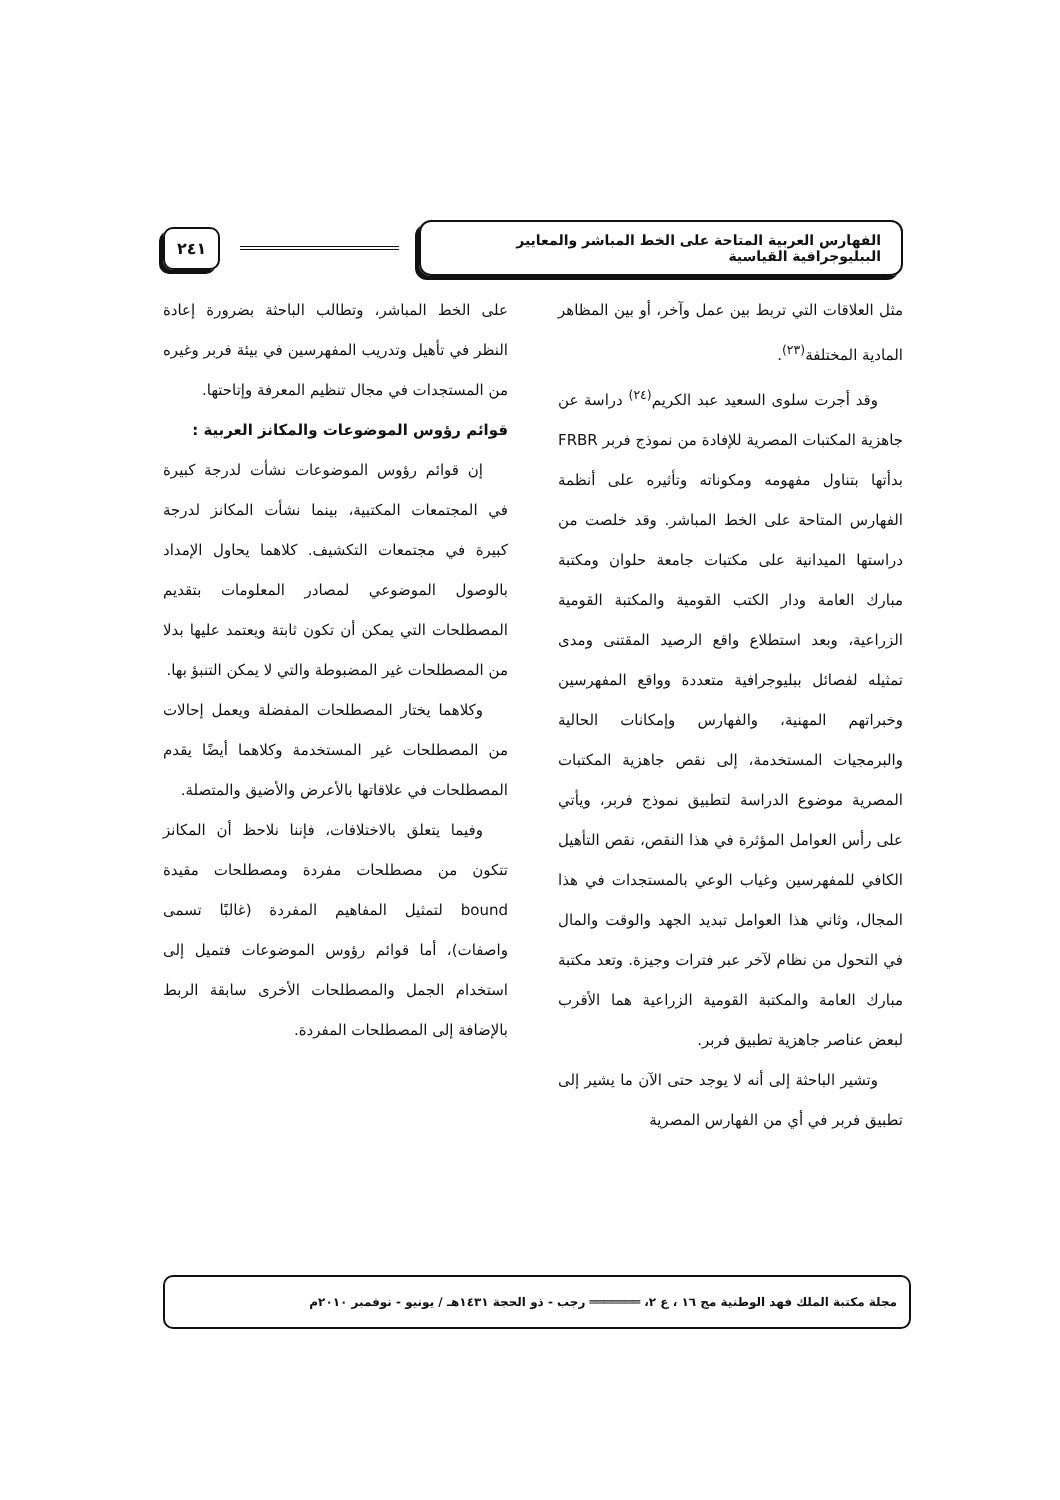الفهارس العربية المتاحة على الخط المباشر والمعايير الببليوجرافية القياسية
٢٤١
مثل العلاقات التي تربط بين عمل وآخر، أو بين المظاهر المادية المختلفة<sup>(٢٣)</sup>.
وقد أجرت سلوى السعيد عبد الكريم<sup>(٢٤)</sup> دراسة عن جاهزية المكتبات المصرية للإفادة من نموذج فربر FRBR بدأتها بتناول مفهومه ومكوناته وتأثيره على أنظمة الفهارس المتاحة على الخط المباشر. وقد خلصت من دراستها الميدانية على مكتبات جامعة حلوان ومكتبة مبارك العامة ودار الكتب القومية والمكتبة القومية الزراعية، وبعد استطلاع واقع الرصيد المقتنى ومدى تمثيله لفصائل ببليوجرافية متعددة وواقع المفهرسين وخبراتهم المهنية، والفهارس وإمكانات الحالية والبرمجيات المستخدمة، إلى نقص جاهزية المكتبات المصرية موضوع الدراسة لتطبيق نموذج فربر، ويأتي على رأس العوامل المؤثرة في هذا النقص، نقص التأهيل الكافي للمفهرسين وغياب الوعي بالمستجدات في هذا المجال، وثاني هذا العوامل تبديد الجهد والوقت والمال في التحول من نظام لآخر عبر فترات وجيزة. وتعد مكتبة مبارك العامة والمكتبة القومية الزراعية هما الأقرب لبعض عناصر جاهزية تطبيق فربر.
وتشير الباحثة إلى أنه لا يوجد حتى الآن ما يشير إلى تطبيق فربر في أي من الفهارس المصرية
على الخط المباشر، وتطالب الباحثة بضرورة إعادة النظر في تأهيل وتدريب المفهرسين في بيئة فربر وغيره من المستجدات في مجال تنظيم المعرفة وإتاحتها.
قوائم رؤوس الموضوعات والمكانز العربية :
إن قوائم رؤوس الموضوعات نشأت لدرجة كبيرة في المجتمعات المكتبية، بينما نشأت المكانز لدرجة كبيرة في مجتمعات التكشيف. كلاهما يحاول الإمداد بالوصول الموضوعي لمصادر المعلومات بتقديم المصطلحات التي يمكن أن تكون ثابتة ويعتمد عليها بدلا من المصطلحات غير المضبوطة والتي لا يمكن التنبؤ بها.
وكلاهما يختار المصطلحات المفضلة ويعمل إحالات من المصطلحات غير المستخدمة وكلاهما أيضًا يقدم المصطلحات في علاقاتها بالأعرض والأضيق والمتصلة.
وفيما يتعلق بالاختلافات، فإننا نلاحظ أن المكانز تتكون من مصطلحات مفردة ومصطلحات مقيدة bound لتمثيل المفاهيم المفردة (غالبًا تسمى واصفات)، أما قوائم رؤوس الموضوعات فتميل إلى استخدام الجمل والمصطلحات الأخرى سابقة الربط بالإضافة إلى المصطلحات المفردة.
مجلة مكتبة الملك فهد الوطنية مج ١٦ ، ع ٢، ═══════ رجب - ذو الحجة ١٤٣١هـ / يونيو - نوفمبر ٢٠١٠م